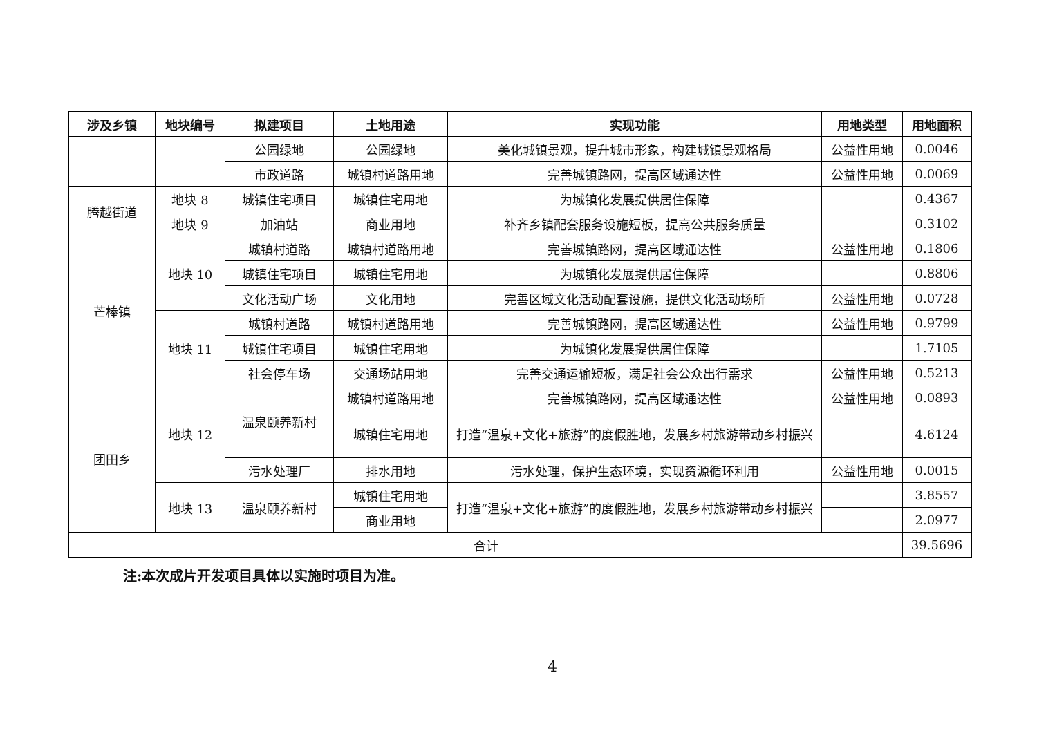| 涉及乡镇 | 地块编号 | 拟建项目 | 土地用途 | 实现功能 | 用地类型 | 用地面积 |
| --- | --- | --- | --- | --- | --- | --- |
| | | 公园绿地 | 公园绿地 | 美化城镇景观，提升城市形象，构建城镇景观格局 | 公益性用地 | 0.0046 |
| | | 市政道路 | 城镇村道路用地 | 完善城镇路网，提高区域通达性 | 公益性用地 | 0.0069 |
| 腾越街道 | 地块 8 | 城镇住宅项目 | 城镇住宅用地 | 为城镇化发展提供居住保障 | | 0.4367 |
| | 地块 9 | 加油站 | 商业用地 | 补齐乡镇配套服务设施短板，提高公共服务质量 | | 0.3102 |
| 芒棒镇 | 地块 10 | 城镇村道路 | 城镇村道路用地 | 完善城镇路网，提高区域通达性 | 公益性用地 | 0.1806 |
| | | 城镇住宅项目 | 城镇住宅用地 | 为城镇化发展提供居住保障 | | 0.8806 |
| | | 文化活动广场 | 文化用地 | 完善区域文化活动配套设施，提供文化活动场所 | 公益性用地 | 0.0728 |
| | 地块 11 | 城镇村道路 | 城镇村道路用地 | 完善城镇路网，提高区域通达性 | 公益性用地 | 0.9799 |
| | | 城镇住宅项目 | 城镇住宅用地 | 为城镇化发展提供居住保障 | | 1.7105 |
| | | 社会停车场 | 交通场站用地 | 完善交通运输短板，满足社会公众出行需求 | 公益性用地 | 0.5213 |
| 团田乡 | 地块 12 | 温泉颐养新村 | 城镇村道路用地 | 完善城镇路网，提高区域通达性 | 公益性用地 | 0.0893 |
| | | | 城镇住宅用地 | 打造“温泉+文化+旅游”的度假胜地，发展乡村旅游带动乡村振兴 | | 4.6124 |
| | | 污水处理厂 | 排水用地 | 污水处理，保护生态环境，实现资源循环利用 | 公益性用地 | 0.0015 |
| | 地块 13 | 温泉颐养新村 | 城镇住宅用地 | 打造“温泉+文化+旅游”的度假胜地，发展乡村旅游带动乡村振兴 | | 3.8557 |
| | | | 商业用地 | | | 2.0977 |
| 合计 | | | | | | 39.5696 |
注:本次成片开发项目具体以实施时项目为准。
4